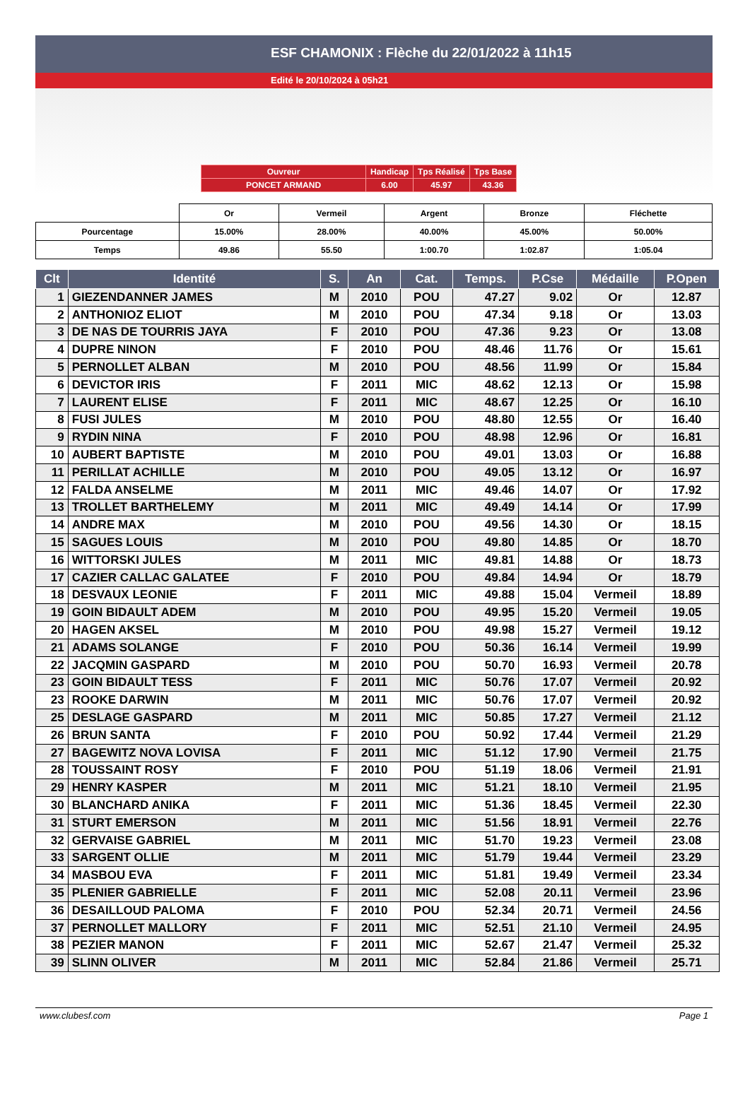ESF CHAMONIX : Flèche du 22/01/2022 à 11h15
Edité le 20/10/2024 à 05h21
| Ouvreur | Handicap | Tps Réalisé | Tps Base |
| PONCET ARMAND | 6.00 | 45.97 | 43.36 |
| | Or | Vermeil | Argent | Bronze | Fléchette |
| Pourcentage | 15.00% | 28.00% | 40.00% | 45.00% | 50.00% |
| Temps | 49.86 | 55.50 | 1:00.70 | 1:02.87 | 1:05.04 |
| Clt | Identité | S. | An | Cat. | Temps. | P.Cse | Médaille | P.Open |
| --- | --- | --- | --- | --- | --- | --- | --- | --- |
| 1 | GIEZENDANNER JAMES | M | 2010 | POU | 47.27 | 9.02 | Or | 12.87 |
| 2 | ANTHONIOZ ELIOT | M | 2010 | POU | 47.34 | 9.18 | Or | 13.03 |
| 3 | DE NAS DE TOURRIS JAYA | F | 2010 | POU | 47.36 | 9.23 | Or | 13.08 |
| 4 | DUPRE NINON | F | 2010 | POU | 48.46 | 11.76 | Or | 15.61 |
| 5 | PERNOLLET ALBAN | M | 2010 | POU | 48.56 | 11.99 | Or | 15.84 |
| 6 | DEVICTOR IRIS | F | 2011 | MIC | 48.62 | 12.13 | Or | 15.98 |
| 7 | LAURENT ELISE | F | 2011 | MIC | 48.67 | 12.25 | Or | 16.10 |
| 8 | FUSI JULES | M | 2010 | POU | 48.80 | 12.55 | Or | 16.40 |
| 9 | RYDIN NINA | F | 2010 | POU | 48.98 | 12.96 | Or | 16.81 |
| 10 | AUBERT BAPTISTE | M | 2010 | POU | 49.01 | 13.03 | Or | 16.88 |
| 11 | PERILLAT ACHILLE | M | 2010 | POU | 49.05 | 13.12 | Or | 16.97 |
| 12 | FALDA ANSELME | M | 2011 | MIC | 49.46 | 14.07 | Or | 17.92 |
| 13 | TROLLET BARTHELEMY | M | 2011 | MIC | 49.49 | 14.14 | Or | 17.99 |
| 14 | ANDRE MAX | M | 2010 | POU | 49.56 | 14.30 | Or | 18.15 |
| 15 | SAGUES LOUIS | M | 2010 | POU | 49.80 | 14.85 | Or | 18.70 |
| 16 | WITTORSKI JULES | M | 2011 | MIC | 49.81 | 14.88 | Or | 18.73 |
| 17 | CAZIER CALLAC GALATEE | F | 2010 | POU | 49.84 | 14.94 | Or | 18.79 |
| 18 | DESVAUX LEONIE | F | 2011 | MIC | 49.88 | 15.04 | Vermeil | 18.89 |
| 19 | GOIN BIDAULT ADEM | M | 2010 | POU | 49.95 | 15.20 | Vermeil | 19.05 |
| 20 | HAGEN AKSEL | M | 2010 | POU | 49.98 | 15.27 | Vermeil | 19.12 |
| 21 | ADAMS SOLANGE | F | 2010 | POU | 50.36 | 16.14 | Vermeil | 19.99 |
| 22 | JACQMIN GASPARD | M | 2010 | POU | 50.70 | 16.93 | Vermeil | 20.78 |
| 23 | GOIN BIDAULT TESS | F | 2011 | MIC | 50.76 | 17.07 | Vermeil | 20.92 |
| 23 | ROOKE DARWIN | M | 2011 | MIC | 50.76 | 17.07 | Vermeil | 20.92 |
| 25 | DESLAGE GASPARD | M | 2011 | MIC | 50.85 | 17.27 | Vermeil | 21.12 |
| 26 | BRUN SANTA | F | 2010 | POU | 50.92 | 17.44 | Vermeil | 21.29 |
| 27 | BAGEWITZ NOVA LOVISA | F | 2011 | MIC | 51.12 | 17.90 | Vermeil | 21.75 |
| 28 | TOUSSAINT ROSY | F | 2010 | POU | 51.19 | 18.06 | Vermeil | 21.91 |
| 29 | HENRY KASPER | M | 2011 | MIC | 51.21 | 18.10 | Vermeil | 21.95 |
| 30 | BLANCHARD ANIKA | F | 2011 | MIC | 51.36 | 18.45 | Vermeil | 22.30 |
| 31 | STURT EMERSON | M | 2011 | MIC | 51.56 | 18.91 | Vermeil | 22.76 |
| 32 | GERVAISE GABRIEL | M | 2011 | MIC | 51.70 | 19.23 | Vermeil | 23.08 |
| 33 | SARGENT OLLIE | M | 2011 | MIC | 51.79 | 19.44 | Vermeil | 23.29 |
| 34 | MASBOU EVA | F | 2011 | MIC | 51.81 | 19.49 | Vermeil | 23.34 |
| 35 | PLENIER GABRIELLE | F | 2011 | MIC | 52.08 | 20.11 | Vermeil | 23.96 |
| 36 | DESAILLOUD PALOMA | F | 2010 | POU | 52.34 | 20.71 | Vermeil | 24.56 |
| 37 | PERNOLLET MALLORY | F | 2011 | MIC | 52.51 | 21.10 | Vermeil | 24.95 |
| 38 | PEZIER MANON | F | 2011 | MIC | 52.67 | 21.47 | Vermeil | 25.32 |
| 39 | SLINN OLIVER | M | 2011 | MIC | 52.84 | 21.86 | Vermeil | 25.71 |
www.clubesf.com Page 1